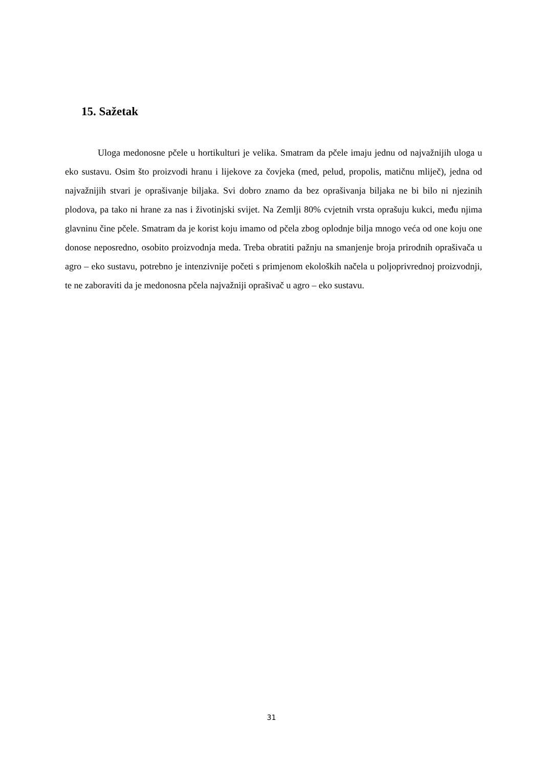15. Sažetak
Uloga medonosne pčele u hortikulturi je velika. Smatram da pčele imaju jednu od najvažnijih uloga u eko sustavu. Osim što proizvodi hranu i lijekove za čovjeka (med, pelud, propolis, matičnu mliječ), jedna od najvažnijih stvari je oprašivanje biljaka. Svi dobro znamo da bez oprašivanja biljaka ne bi bilo ni njezinih plodova, pa tako ni hrane za nas i životinjski svijet. Na Zemlji 80% cvjetnih vrsta oprašuju kukci, među njima glavninu čine pčele. Smatram da je korist koju imamo od pčela zbog oplodnje bilja mnogo veća od one koju one donose neposredno, osobito proizvodnja meda. Treba obratiti pažnju na smanjenje broja prirodnih oprašivača u agro – eko sustavu, potrebno je intenzivnije početi s primjenom ekoloških načela u poljoprivrednoj proizvodnji, te ne zaboraviti da je medonosna pčela najvažniji oprašivač u agro – eko sustavu.
31